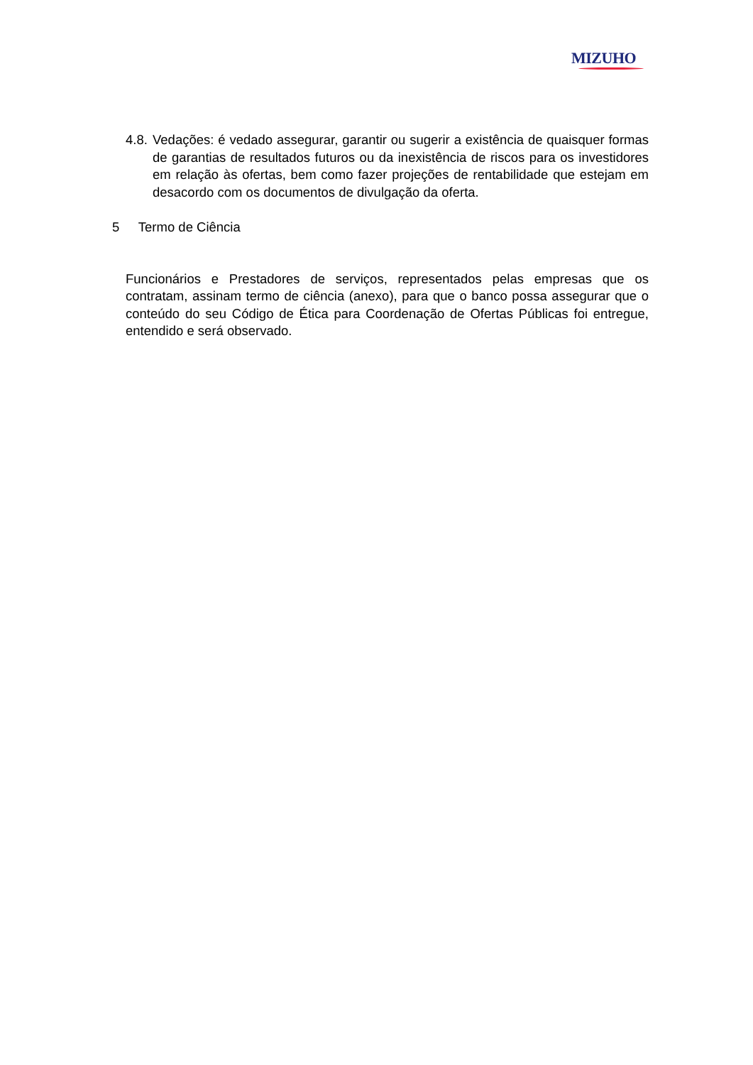MIZUHO
4.8.
Vedações: é vedado assegurar, garantir ou sugerir a existência de quaisquer formas de garantias de resultados futuros ou da inexistência de riscos para os investidores em relação às ofertas, bem como fazer projeções de rentabilidade que estejam em desacordo com os documentos de divulgação da oferta.
5 Termo de Ciência
Funcionários e Prestadores de serviços, representados pelas empresas que os contratam, assinam termo de ciência (anexo), para que o banco possa assegurar que o conteúdo do seu Código de Ética para Coordenação de Ofertas Públicas foi entregue, entendido e será observado.